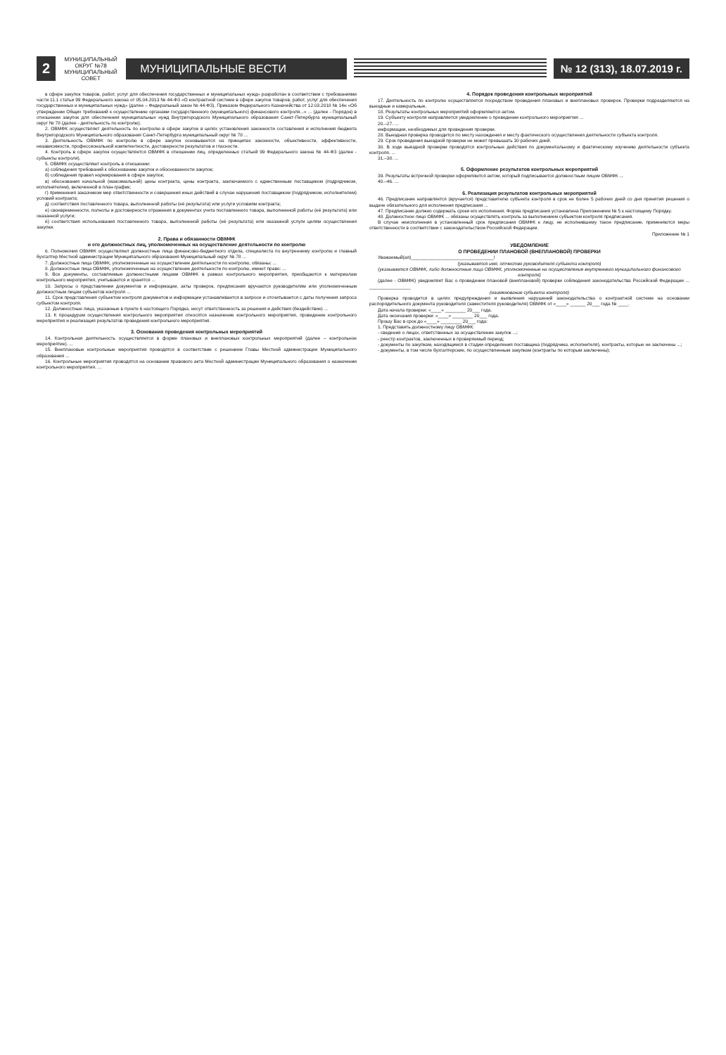2 МУНИЦИПАЛЬНЫЙ ОКРУГ №78 МУНИЦИПАЛЬНЫЙ СОВЕТ МУНИЦИПАЛЬНЫЕ ВЕСТИ № 12 (313), 18.07.2019 г.
в сфере закупок товаров, работ, услуг для обеспечения государственных и муниципальных нужд» разработан в соответствии с требованиями части 11.1 статьи 99 Федерального закона от 05.04.2013 № 44-ФЗ «О контрактной системе в сфере закупок товаров, работ, услуг для обеспечения государственных и муниципальных нужд» (далее – Федеральный закон № 44-ФЗ), Приказом Федерального Казначейства от 12.03.2018 № 14н «Об утверждении Общих требований к осуществлению органами государственного (муниципального) финансового контроля...» ... (далее - Порядок) в отношении закупок для обеспечения муниципальных нужд Внутригородского Муниципального образования Санкт-Петербурга муниципальный округ № 78 (далее - деятельность по контролю).
2. ОВМФК осуществляет деятельность по контролю в сфере закупок в целях установления законности составления и исполнения бюджета Внутригородского Муниципального образования Санкт-Петербурга муниципальный округ № 78 ...
3. Деятельность ОВМФК по контролю в сфере закупок основывается на принципах законности, объективности, эффективности, независимости, профессиональной компетентности, достоверности результатов и гласности.
4. Контроль в сфере закупок осуществляется ОВМФК в отношении лиц, определенных статьей 99 Федерального закона № 44-ФЗ (далее - субъекты контроля).
5. ОВМФК осуществляют контроль в отношении:
а) соблюдения требований к обоснованию закупок и обоснованности закупок;
б) соблюдения правил нормирования в сфере закупок;
в) обоснования начальной (максимальной) цены контракта, цены контракта, заключаемого с единственным поставщиком (подрядчиком, исполнителем), включенной в план-график;
г) применения заказчиком мер ответственности и совершения иных действий в случае нарушения поставщиком (подрядчиком, исполнителем) условий контракта;
д) соответствия поставленного товара, выполненной работы (её результата) или услуги условиям контракта;
е) своевременности, полноты и достоверности отражения в документах учета поставленного товара, выполненной работы (её результата) или оказанной услуги;
ё) соответствия использования поставленного товара, выполненной работы (её результата) или оказанной услуги целям осуществления закупки.
2. Права и обязанности ОВМФК
и его должностных лиц, уполномоченных на осуществление деятельности по контролю
6. Полномочия ОВМФК осуществляют должностные лица финансово-бюджетного отдела, специалиста по внутреннему контролю и главный бухгалтер Местной администрации Муниципального образования Муниципальный округ № 78 ...
7. Должностные лица ОВМФК, уполномоченные на осуществление деятельности по контролю, обязаны: ...
8. Должностные лица ОВМФК, уполномоченные на осуществление деятельности по контролю, имеют право: ...
9. Все документы, составляемые должностными лицами ОВМФК в рамках контрольного мероприятия, приобщаются к материалам контрольного мероприятия, учитываются и хранятся ...
10. Запросы о представлении документов и информации, акты проверок, предписания вручаются руководителям или уполномоченным должностным лицам субъектов контроля ...
11. Срок представления субъектом контроля документов и информации устанавливается в запросе и отсчитывается с даты получения запроса субъектом контроля.
12. Должностные лица, указанные в пункте 6 настоящего Порядка, несут ответственность за решения и действия (бездействие) ...
13. К процедурам осуществления контрольного мероприятия относятся назначение контрольного мероприятия, проведение контрольного мероприятия и реализация результатов проведения контрольного мероприятия.
3. Основания проведения контрольных мероприятий
14. Контрольная деятельность осуществляется в форме плановых и внеплановых контрольных мероприятий (далее – контрольное мероприятие). ...
15. Внеплановые контрольные мероприятия проводятся в соответствии с решением Главы Местной администрации Муниципального образования ...
16. Контрольные мероприятия проводятся на основании правового акта Местной администрации Муниципального образования о назначении контрольного мероприятия. ...
4. Порядок проведения контрольных мероприятий
17. Деятельность по контролю осуществляется посредством проведения плановых и внеплановых проверок. Проверки подразделяются на выездные и камеральные.
18. Результаты контрольных мероприятий оформляются актом.
19. Субъекту контроля направляется уведомление о проведении контрольного мероприятия ...
20.–27. ...
информации, необходимых для проведения проверки.
28. Выездная проверка проводится по месту нахождения и месту фактического осуществления деятельности субъекта контроля.
29. Срок проведения выездной проверки не может превышать 30 рабочих дней.
30. В ходе выездной проверки проводятся контрольные действия по документальному и фактическому изучению деятельности субъекта контроля. ...
31.–38. ...
5. Оформление результатов контрольных мероприятий
39. Результаты встречной проверки оформляются актом, который подписывается должностным лицом ОВМФК ...
40.–46. ...
6. Реализация результатов контрольных мероприятий
46. Предписание направляется (вручается) представителю субъекта контроля в срок не более 5 рабочих дней со дня принятия решения о выдаче обязательного для исполнения предписания ...
47. Предписание должно содержать сроки его исполнения. Форма предписания установлена Приложением № 5 к настоящему Порядку.
48. Должностное лицо ОВМФК ... обязаны осуществлять контроль за выполнением субъектом контроля предписания.
В случае неисполнения в установленный срок предписания ОВМФК к лицу, не исполнившему такое предписание, применяются меры ответственности в соответствии с законодательством Российской Федерации.
Приложение № 1
УВЕДОМЛЕНИЕ
О ПРОВЕДЕНИИ ПЛАНОВОЙ (ВНЕПЛАНОВОЙ) ПРОВЕРКИ
Уважаемый(ая)________________________________!
(указывается имя, отчество руководителя субъекта контроля)
(указывается ОВМФК, либо должностные лица ОВМФК, уполномоченные на осуществление внутреннего муниципального финансового контроля)
(далее - ОВМФК) уведомляет Вас о проведении плановой (внеплановой) проверки соблюдения законодательства Российской Федерации ... ________________
(наименование субъекта контроля)
Проверка проводится в целях предупреждения и выявления нарушений законодательства о контрактной системе на основании распорядительного документа руководителя (заместителя руководителя) ОВМФК от «____» ______ 20___ года № ____.
Дата начала проверки: «____» ________ 20___ года.
Дата окончания проверки: «____» ________ 20___ года.
Прошу Вас в срок до «____» ________ 20___ года:
1. Представить должностному лицу ОВМФК:
- сведения о лицах, ответственных за осуществление закупок ...;
- реестр контрактов, заключенных в проверяемый период;
- документы по закупкам, находящимся в стадии определения поставщика (подрядчика, исполнителя), контракты, которые не заключены ...;
- документы, в том числе бухгалтерские, по осуществленным закупкам (контракты по которым заключены);